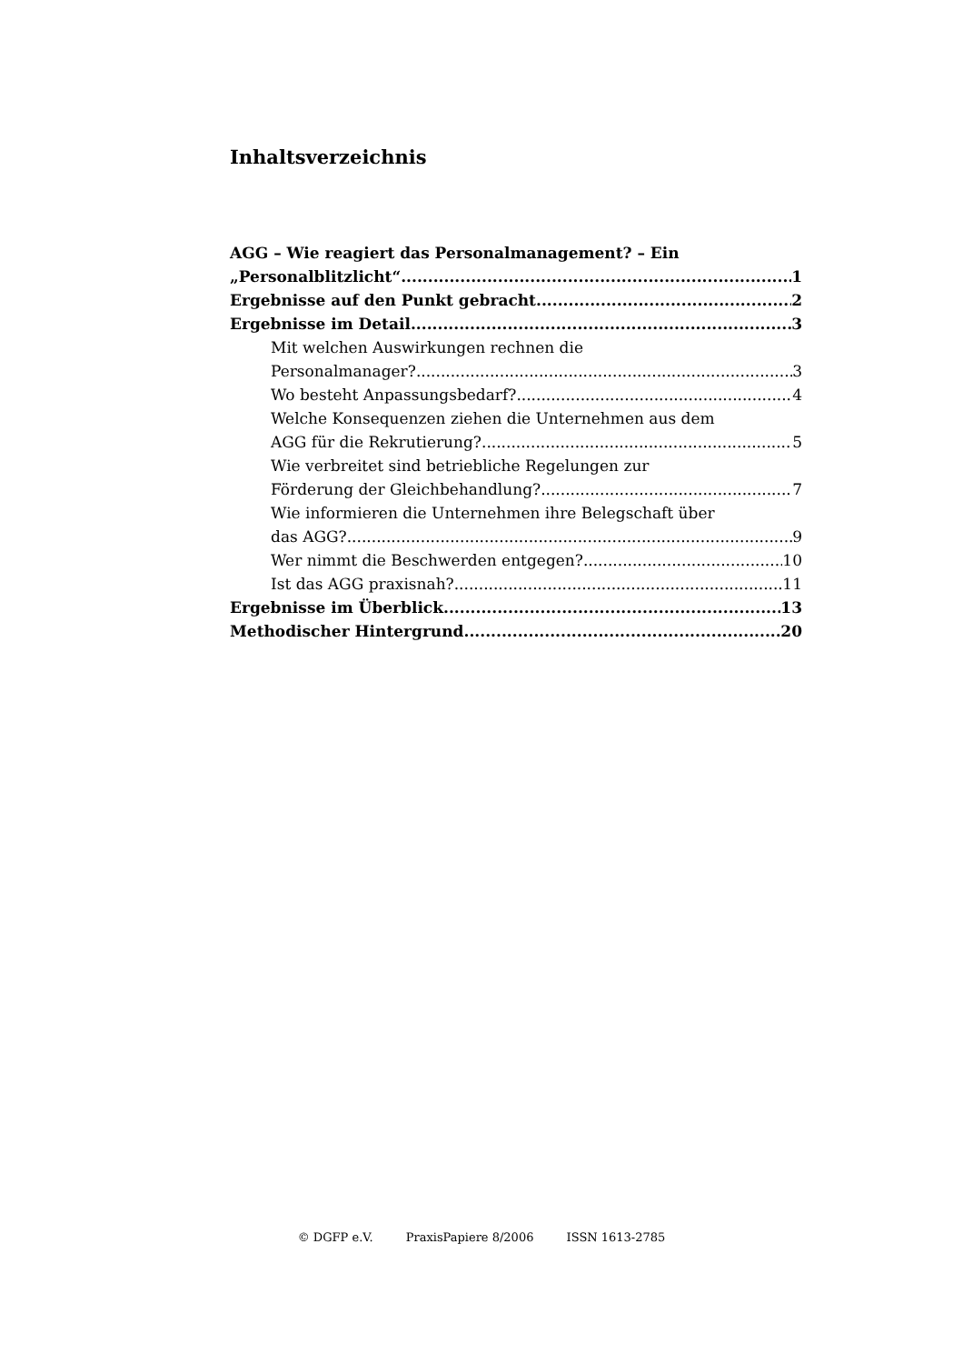Inhaltsverzeichnis
AGG – Wie reagiert das Personalmanagement? – Ein
„Personalblitzlicht“ 1
Ergebnisse auf den Punkt gebracht 2
Ergebnisse im Detail 3
Mit welchen Auswirkungen rechnen die
Personalmanager? 3
Wo besteht Anpassungsbedarf? 4
Welche Konsequenzen ziehen die Unternehmen aus dem
AGG für die Rekrutierung? 5
Wie verbreitet sind betriebliche Regelungen zur
Förderung der Gleichbehandlung? 7
Wie informieren die Unternehmen ihre Belegschaft über
das AGG? 9
Wer nimmt die Beschwerden entgegen? 10
Ist das AGG praxisnah? 11
Ergebnisse im Überblick 13
Methodischer Hintergrund 20
© DGFP e.V. PraxisPapiere 8/2006 ISSN 1613-2785